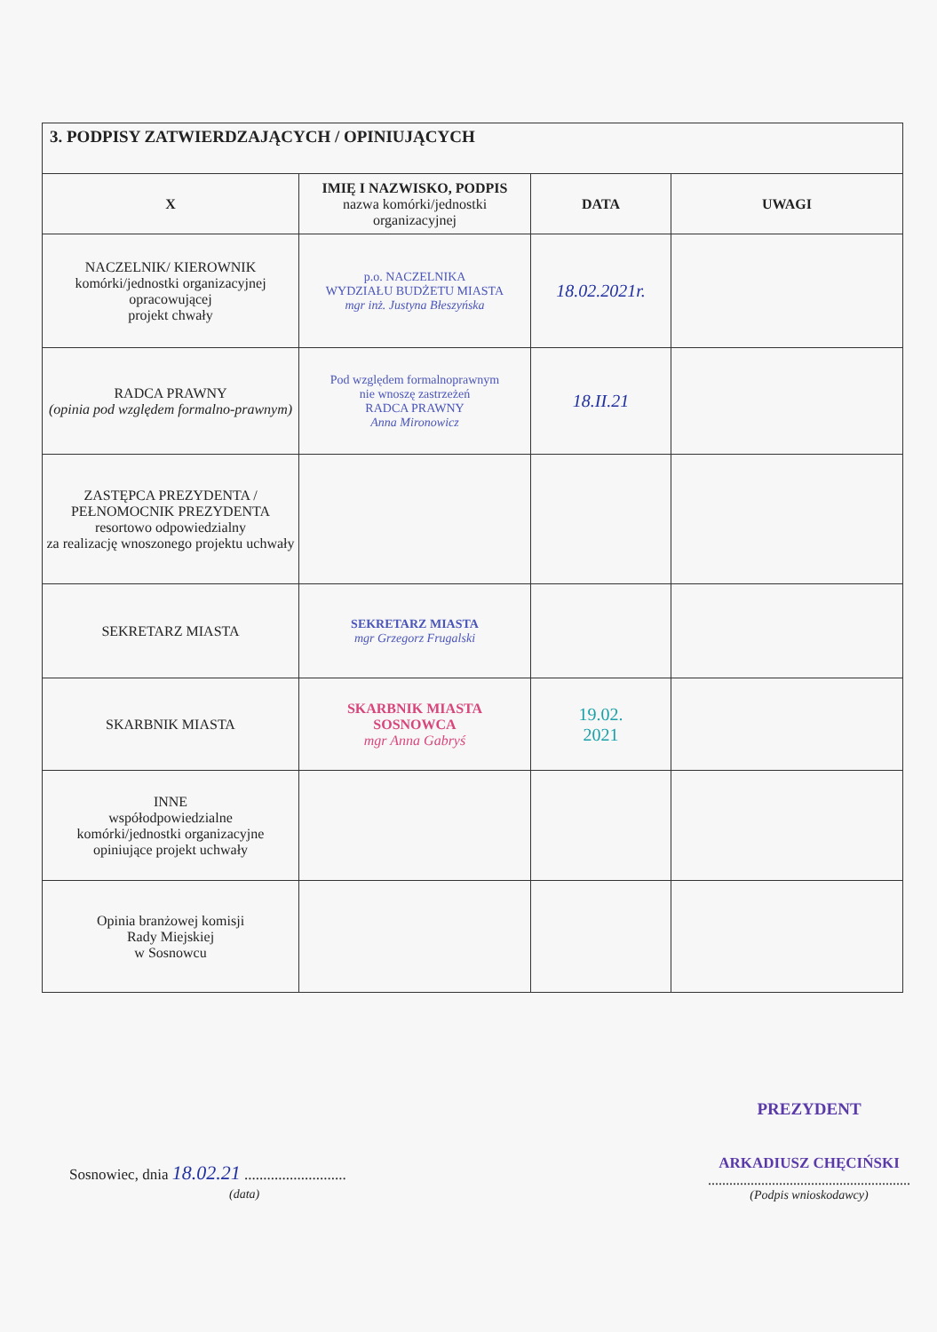| 3. PODPISY ZATWIERDZAJĄCYCH / OPINIUJĄCYCH | | | |
| X | IMIĘ I NAZWISKO, PODPIS nazwa komórki/jednostki organizacyjnej | DATA | UWAGI |
| NACZELNIK/ KIEROWNIK komórki/jednostki organizacyjnej opracowującej projekt chwały | p.o. NACZELNIKA WYDZIAŁU BUDŻETU MIASTA mgr inż. Justyna Błeszyńska | 18.02.2021r. | |
| RADCA PRAWNY (opinia pod względem formalno-prawnym) | Pod względem formalnoprawnym nie wnoszę zastrzeżeń RADCA PRAWNY Anna Mironowicz | 18.II.21 | |
| ZASTĘPCA PREZYDENTA / PEŁNOMOCNIK PREZYDENTA resortowo odpowiedzialny za realizację wnoszonego projektu uchwały | | | |
| SEKRETARZ MIASTA | SEKRETARZ MIASTA mgr Grzegorz Frugalski | | |
| SKARBNIK MIASTA | SKARBNIK MIASTA SOSNOWCA mgr Anna Gabryś | 19.02. 2021 | |
| INNE współodpowiedzialne komórki/jednostki organizacyjne opiniujące projekt uchwały | | | |
| Opinia branżowej komisji Rady Miejskiej w Sosnowcu | | | |
Sosnowiec, dnia 18.02.21 ...........................
(data)
PREZYDENT
ARKADIUSZ CHĘCIŃSKI
.........................................................
(Podpis wnioskodawcy)